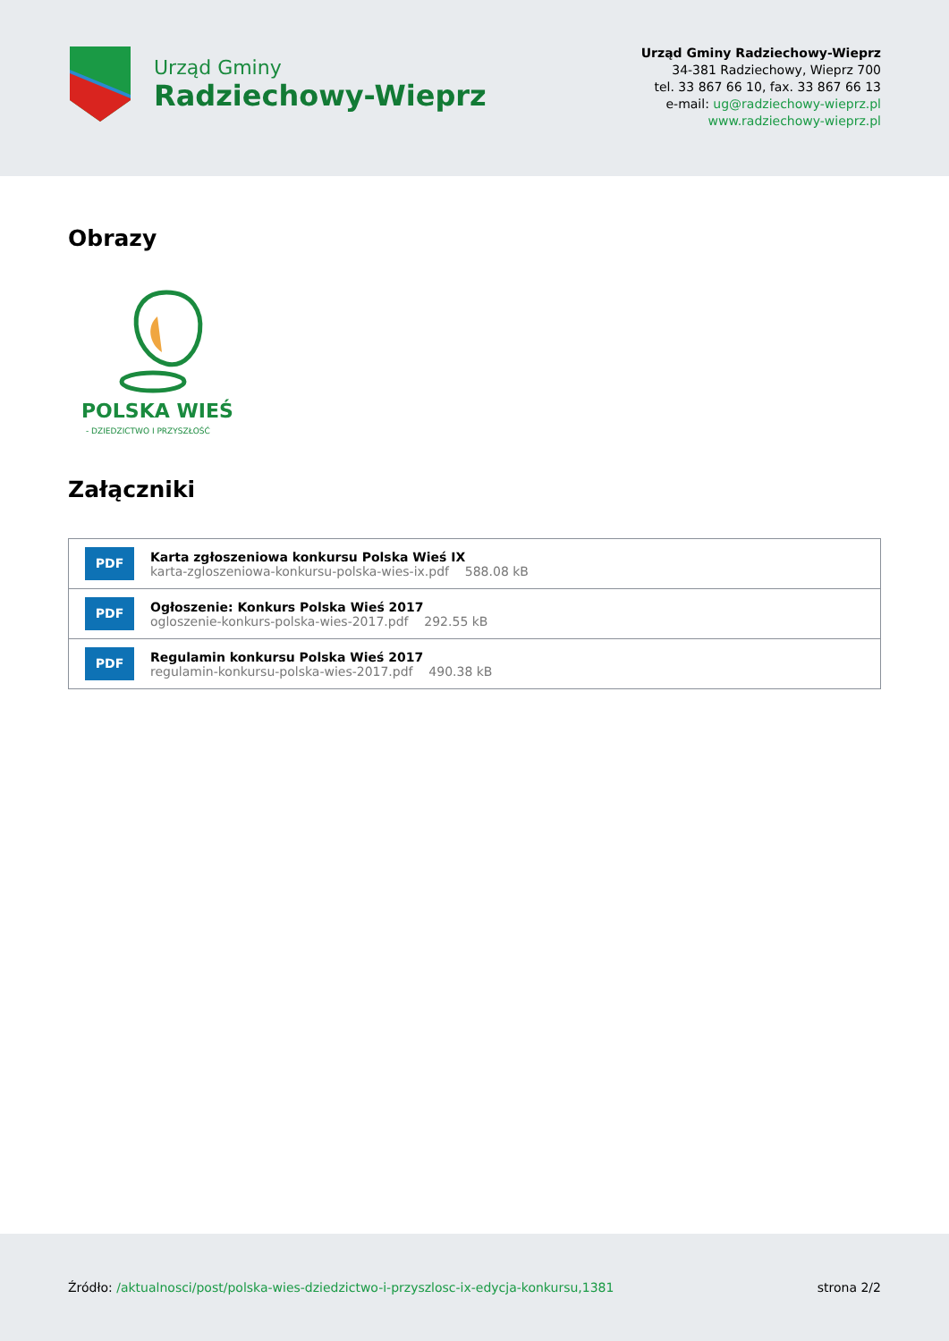Urząd Gminy
Radziechowy-Wieprz
Urząd Gminy Radziechowy-Wieprz
34-381 Radziechowy, Wieprz 700
tel. 33 867 66 10, fax. 33 867 66 13
e-mail: ug@radziechowy-wieprz.pl
www.radziechowy-wieprz.pl
Obrazy
POLSKA WIEŚ
- DZIEDZICTWO I PRZYSZŁOŚĆ
Załączniki
PDF
Karta zgłoszeniowa konkursu Polska Wieś IX
karta-zgloszeniowa-konkursu-polska-wies-ix.pdf 588.08 kB
PDF
Ogłoszenie: Konkurs Polska Wieś 2017
ogloszenie-konkurs-polska-wies-2017.pdf 292.55 kB
PDF
Regulamin konkursu Polska Wieś 2017
regulamin-konkursu-polska-wies-2017.pdf 490.38 kB
Źródło: /aktualnosci/post/polska-wies-dziedzictwo-i-przyszlosc-ix-edycja-konkursu,1381
strona 2/2